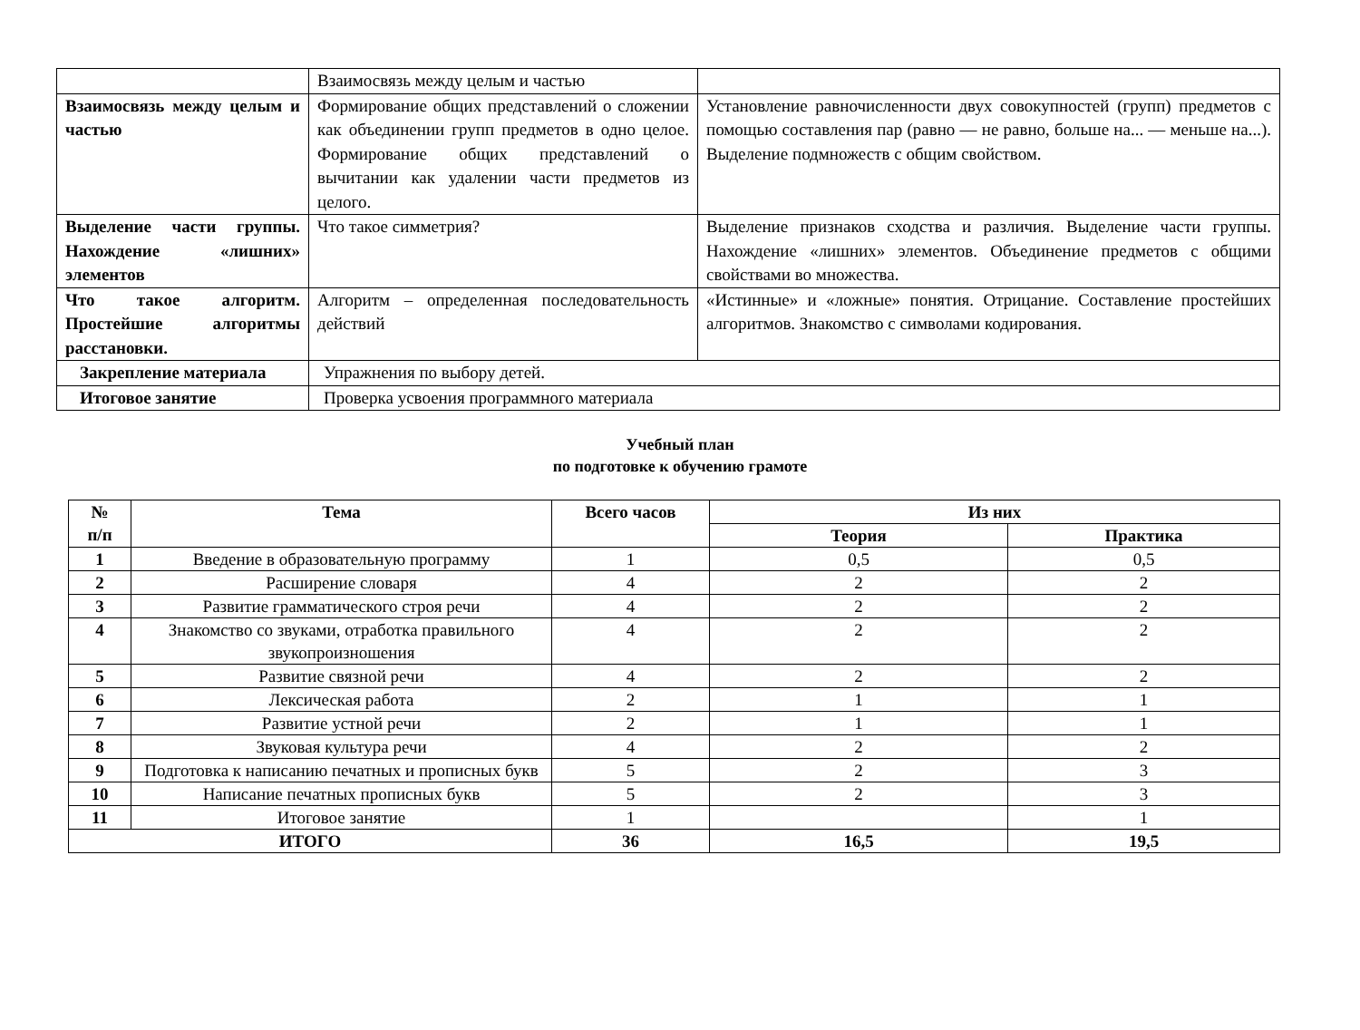| | Взаимосвязь между целым и частью | |
| Взаимосвязь между целым и частью | Формирование общих представлений о сложении как объединении групп предметов в одно целое. Формирование общих представлений о вычитании как удалении части предметов из целого. | Установление равночисленности двух совокупностей (групп) предметов с помощью составления пар (равно — не равно, больше на... — меньше на...). Выделение подмножеств с общим свойством. |
| Выделение части группы. Нахождение «лишних» элементов | Что такое симметрия? | Выделение признаков сходства и различия. Выделение части группы. Нахождение «лишних» элементов. Объединение предметов с общими свойствами во множества. |
| Что такое алгоритм. Простейшие алгоритмы расстановки. | Алгоритм – определенная последовательность действий | «Истинные» и «ложные» понятия. Отрицание. Составление простейших алгоритмов. Знакомство с символами кодирования. |
| Закрепление материала | Упражнения по выбору детей. | |
| Итоговое занятие | Проверка усвоения программного материала | |
Учебный план
по подготовке к обучению грамоте
| № п/п | Тема | Всего часов | Из них | |
| --- | --- | --- | --- | --- |
| | | | Теория | Практика |
| 1 | Введение в образовательную программу | 1 | 0,5 | 0,5 |
| 2 | Расширение словаря | 4 | 2 | 2 |
| 3 | Развитие грамматического строя речи | 4 | 2 | 2 |
| 4 | Знакомство со звуками, отработка правильного звукопроизношения | 4 | 2 | 2 |
| 5 | Развитие связной речи | 4 | 2 | 2 |
| 6 | Лексическая работа | 2 | 1 | 1 |
| 7 | Развитие устной речи | 2 | 1 | 1 |
| 8 | Звуковая культура речи | 4 | 2 | 2 |
| 9 | Подготовка к написанию печатных и прописных букв | 5 | 2 | 3 |
| 10 | Написание печатных прописных букв | 5 | 2 | 3 |
| 11 | Итоговое занятие | 1 | | 1 |
| ИТОГО | | 36 | 16,5 | 19,5 |